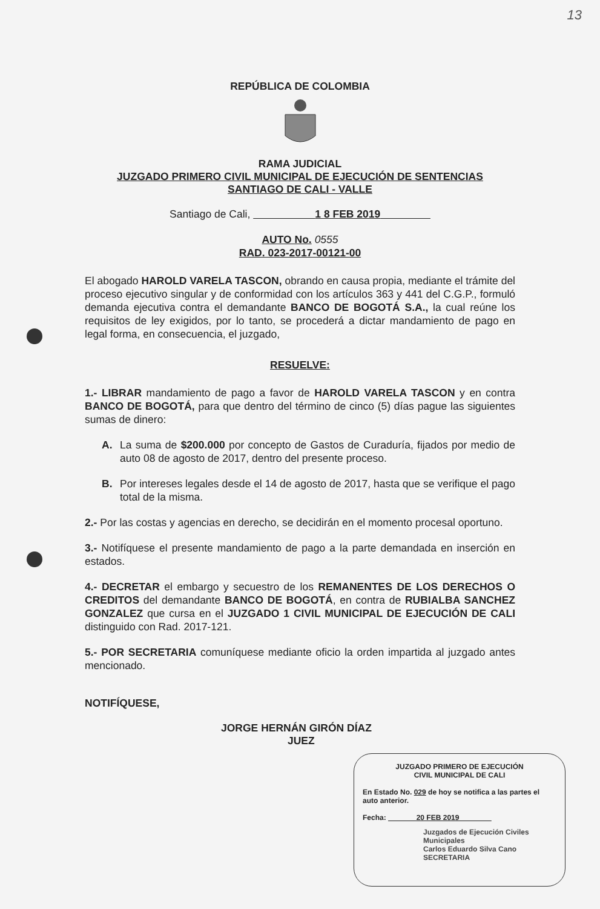13
REPÚBLICA DE COLOMBIA
RAMA JUDICIAL
JUZGADO PRIMERO CIVIL MUNICIPAL DE EJECUCIÓN DE SENTENCIAS
SANTIAGO DE CALI - VALLE
Santiago de Cali, 1 8 FEB 2019
AUTO No. 0555
RAD. 023-2017-00121-00
El abogado HAROLD VARELA TASCON, obrando en causa propia, mediante el trámite del proceso ejecutivo singular y de conformidad con los artículos 363 y 441 del C.G.P., formuló demanda ejecutiva contra el demandante BANCO DE BOGOTÁ S.A., la cual reúne los requisitos de ley exigidos, por lo tanto, se procederá a dictar mandamiento de pago en legal forma, en consecuencia, el juzgado,
RESUELVE:
1.- LIBRAR mandamiento de pago a favor de HAROLD VARELA TASCON y en contra BANCO DE BOGOTÁ, para que dentro del término de cinco (5) días pague las siguientes sumas de dinero:
A. La suma de $200.000 por concepto de Gastos de Curaduría, fijados por medio de auto 08 de agosto de 2017, dentro del presente proceso.
B. Por intereses legales desde el 14 de agosto de 2017, hasta que se verifique el pago total de la misma.
2.- Por las costas y agencias en derecho, se decidirán en el momento procesal oportuno.
3.- Notifíquese el presente mandamiento de pago a la parte demandada en inserción en estados.
4.- DECRETAR el embargo y secuestro de los REMANENTES DE LOS DERECHOS O CREDITOS del demandante BANCO DE BOGOTÁ, en contra de RUBIALBA SANCHEZ GONZALEZ que cursa en el JUZGADO 1 CIVIL MUNICIPAL DE EJECUCIÓN DE CALI distinguido con Rad. 2017-121.
5.- POR SECRETARIA comuníquese mediante oficio la orden impartida al juzgado antes mencionado.
NOTIFÍQUESE,
JORGE HERNÁN GIRÓN DÍAZ
JUEZ
JUZGADO PRIMERO DE EJECUCIÓN
CIVIL MUNICIPAL DE CALI
En Estado No. 029 de hoy se notifica a las partes el auto anterior.
Fecha: 20 FEB 2019
Juzgados de Ejecución Civiles Municipales
Carlos Eduardo Silva Cano
SECRETARIA